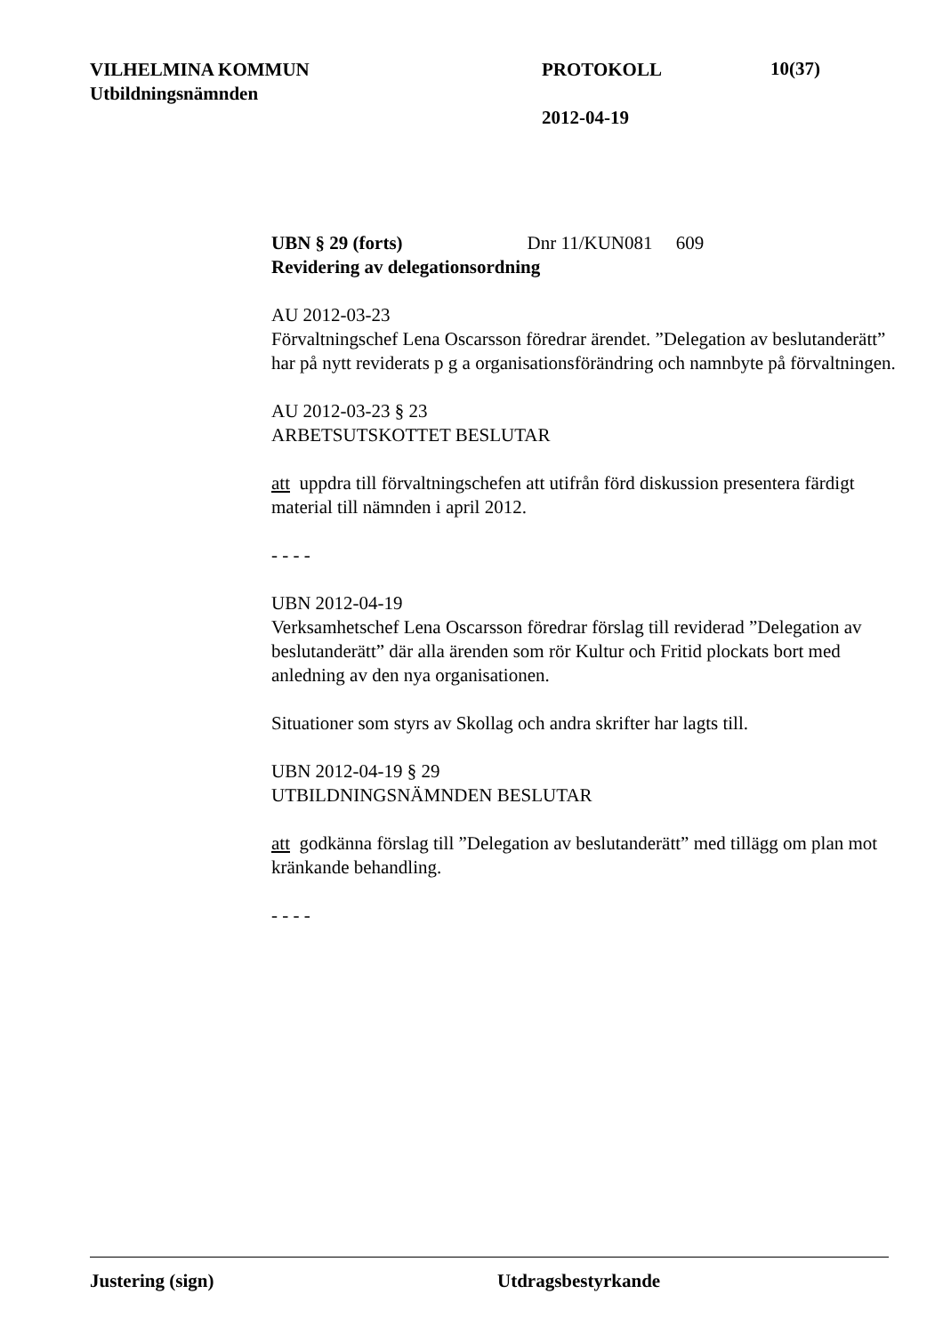VILHELMINA KOMMUN
Utbildningsnämnden
PROTOKOLL
2012-04-19
10(37)
UBN § 29 (forts) Dnr 11/KUN081 609
Revidering av delegationsordning
AU 2012-03-23
Förvaltningschef Lena Oscarsson föredrar ärendet. ”Delegation av beslutanderätt” har på nytt reviderats p g a organisationsförändring och namnbyte på förvaltningen.
AU 2012-03-23 § 23
ARBETSUTSKOTTET BESLUTAR
att uppdra till förvaltningschefen att utifrån förd diskussion presentera färdigt material till nämnden i april 2012.
- - - -
UBN 2012-04-19
Verksamhetschef Lena Oscarsson föredrar förslag till reviderad ”Delegation av beslutanderätt” där alla ärenden som rör Kultur och Fritid plockats bort med anledning av den nya organisationen.
Situationer som styrs av Skollag och andra skrifter har lagts till.
UBN 2012-04-19 § 29
UTBILDNINGSNÄMNDEN BESLUTAR
att godkänna förslag till ”Delegation av beslutanderätt” med tillägg om plan mot kränkande behandling.
- - - -
Justering (sign) Utdragsbestyrkande